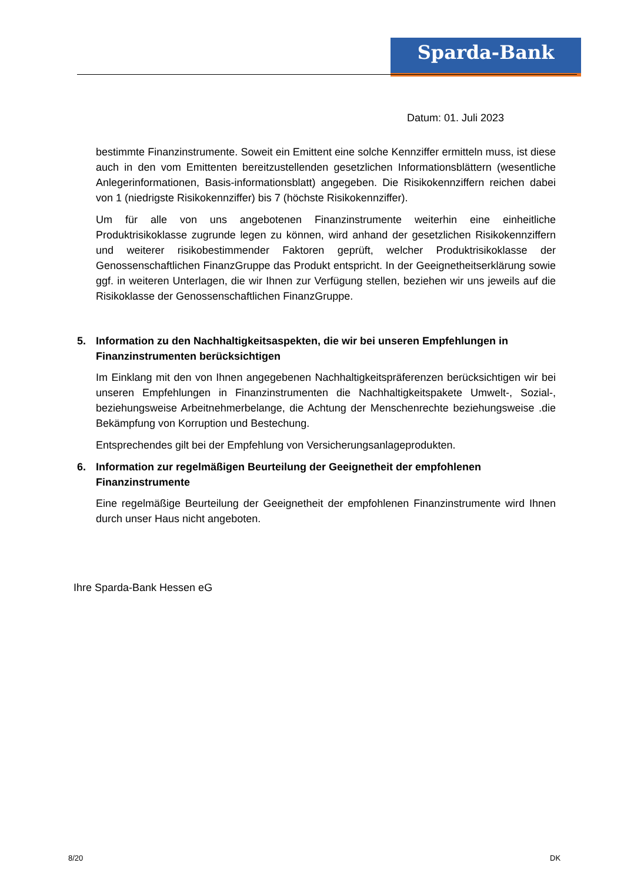Sparda-Bank
Datum: 01. Juli 2023
bestimmte Finanzinstrumente. Soweit ein Emittent eine solche Kennziffer ermitteln muss, ist diese auch in den vom Emittenten bereitzustellenden gesetzlichen Informationsblättern (wesentliche Anlegerinformationen, Basis-informationsblatt) angegeben. Die Risikokennziffern reichen dabei von 1 (niedrigste Risikokennziffer) bis 7 (höchste Risikokennziffer).
Um für alle von uns angebotenen Finanzinstrumente weiterhin eine einheitliche Produktrisikoklasse zugrunde legen zu können, wird anhand der gesetzlichen Risikokennziffern und weiterer risikobestimmender Faktoren geprüft, welcher Produktrisikoklasse der Genossenschaftlichen FinanzGruppe das Produkt entspricht. In der Geeignetheitserklärung sowie ggf. in weiteren Unterlagen, die wir Ihnen zur Verfügung stellen, beziehen wir uns jeweils auf die Risikoklasse der Genossenschaftlichen FinanzGruppe.
5. Information zu den Nachhaltigkeitsaspekten, die wir bei unseren Empfehlungen in Finanzinstrumenten berücksichtigen
Im Einklang mit den von Ihnen angegebenen Nachhaltigkeitspräferenzen berücksichtigen wir bei unseren Empfehlungen in Finanzinstrumenten die Nachhaltigkeitspakete Umwelt-, Sozial-, beziehungsweise Arbeitnehmerbelange, die Achtung der Menschenrechte beziehungsweise .die Bekämpfung von Korruption und Bestechung.
Entsprechendes gilt bei der Empfehlung von Versicherungsanlageprodukten.
6. Information zur regelmäßigen Beurteilung der Geeignetheit der empfohlenen Finanzinstrumente
Eine regelmäßige Beurteilung der Geeignetheit der empfohlenen Finanzinstrumente wird Ihnen durch unser Haus nicht angeboten.
Ihre Sparda-Bank Hessen eG
8/20 DK